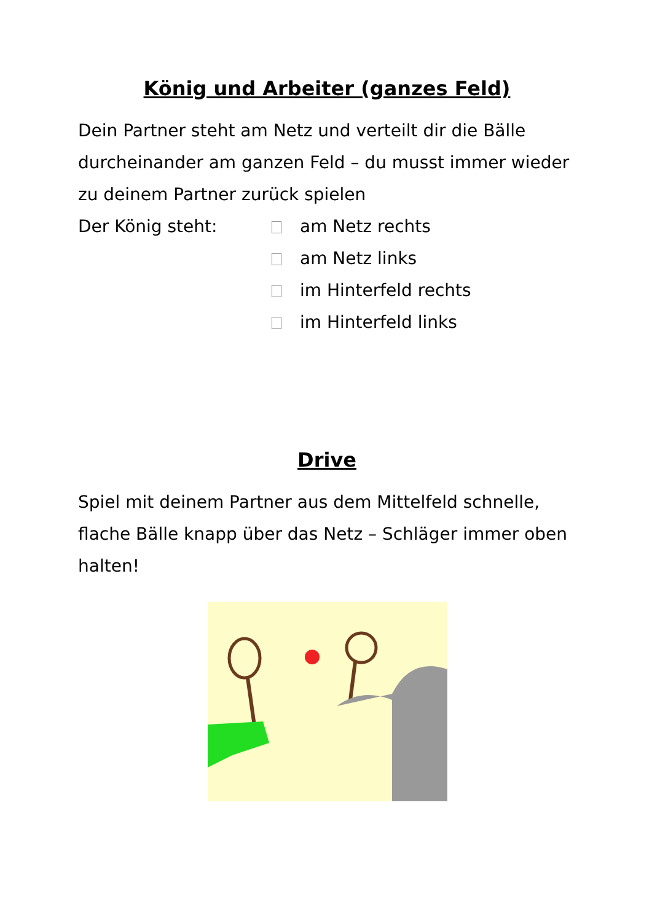König und Arbeiter (ganzes Feld)
Dein Partner steht am Netz und verteilt dir die Bälle durcheinander am ganzen Feld – du musst immer wieder zu deinem Partner zurück spielen
Der König steht: am Netz rechts
am Netz links
im Hinterfeld rechts
im Hinterfeld links
Drive
Spiel mit deinem Partner aus dem Mittelfeld schnelle, flache Bälle knapp über das Netz – Schläger immer oben halten!